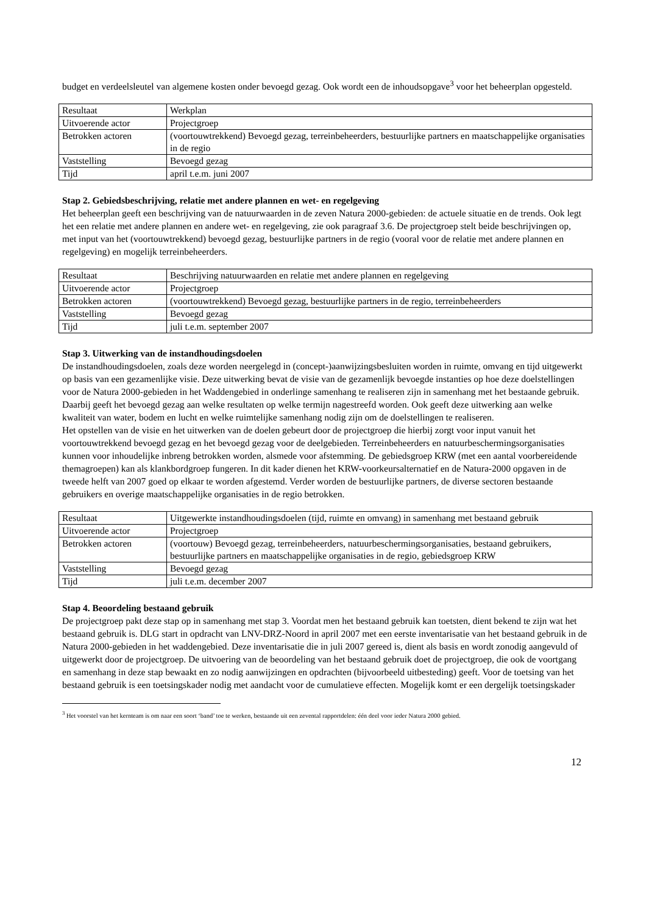budget en verdeelsleutel van algemene kosten onder bevoegd gezag. Ook wordt een de inhoudsopgave<sup>3</sup> voor het beheerplan opgesteld.
| Resultaat | Werkplan |
| Uitvoerende actor | Projectgroep |
| Betrokken actoren | (voortouwtrekkend) Bevoegd gezag, terreinbeheerders, bestuurlijke partners en maatschappelijke organisaties in de regio |
| Vaststelling | Bevoegd gezag |
| Tijd | april t.e.m. juni 2007 |
Stap 2. Gebiedsbeschrijving, relatie met andere plannen en wet- en regelgeving
Het beheerplan geeft een beschrijving van de natuurwaarden in de zeven Natura 2000-gebieden: de actuele situatie en de trends. Ook legt het een relatie met andere plannen en andere wet- en regelgeving, zie ook paragraaf 3.6. De projectgroep stelt beide beschrijvingen op, met input van het (voortouwtrekkend) bevoegd gezag, bestuurlijke partners in de regio (vooral voor de relatie met andere plannen en regelgeving) en mogelijk terreinbeheerders.
| Resultaat | Beschrijving natuurwaarden en relatie met andere plannen en regelgeving |
| Uitvoerende actor | Projectgroep |
| Betrokken actoren | (voortouwtrekkend) Bevoegd gezag, bestuurlijke partners in de regio, terreinbeheerders |
| Vaststelling | Bevoegd gezag |
| Tijd | juli t.e.m. september 2007 |
Stap 3. Uitwerking van de instandhoudingsdoelen
De instandhoudingsdoelen, zoals deze worden neergelegd in (concept-)aanwijzingsbesluiten worden in ruimte, omvang en tijd uitgewerkt op basis van een gezamenlijke visie. Deze uitwerking bevat de visie van de gezamenlijk bevoegde instanties op hoe deze doelstellingen voor de Natura 2000-gebieden in het Waddengebied in onderlinge samenhang te realiseren zijn in samenhang met het bestaande gebruik. Daarbij geeft het bevoegd gezag aan welke resultaten op welke termijn nagestreefd worden. Ook geeft deze uitwerking aan welke kwaliteit van water, bodem en lucht en welke ruimtelijke samenhang nodig zijn om de doelstellingen te realiseren.
Het opstellen van de visie en het uitwerken van de doelen gebeurt door de projectgroep die hierbij zorgt voor input vanuit het voortouwtrekkend bevoegd gezag en het bevoegd gezag voor de deelgebieden. Terreinbeheerders en natuurbeschermingsorganisaties kunnen voor inhoudelijke inbreng betrokken worden, alsmede voor afstemming. De gebiedsgroep KRW (met een aantal voorbereidende themagroepen) kan als klankbordgroep fungeren. In dit kader dienen het KRW-voorkeursalternatief en de Natura-2000 opgaven in de tweede helft van 2007 goed op elkaar te worden afgestemd. Verder worden de bestuurlijke partners, de diverse sectoren bestaande gebruikers en overige maatschappelijke organisaties in de regio betrokken.
| Resultaat | Uitgewerkte instandhoudingsdoelen (tijd, ruimte en omvang) in samenhang met bestaand gebruik |
| Uitvoerende actor | Projectgroep |
| Betrokken actoren | (voortouw) Bevoegd gezag, terreinbeheerders, natuurbeschermingsorganisaties, bestaand gebruikers, bestuurlijke partners en maatschappelijke organisaties in de regio, gebiedsgroep KRW |
| Vaststelling | Bevoegd gezag |
| Tijd | juli t.e.m. december 2007 |
Stap 4. Beoordeling bestaand gebruik
De projectgroep pakt deze stap op in samenhang met stap 3. Voordat men het bestaand gebruik kan toetsten, dient bekend te zijn wat het bestaand gebruik is. DLG start in opdracht van LNV-DRZ-Noord in april 2007 met een eerste inventarisatie van het bestaand gebruik in de Natura 2000-gebieden in het waddengebied. Deze inventarisatie die in juli 2007 gereed is, dient als basis en wordt zonodig aangevuld of uitgewerkt door de projectgroep. De uitvoering van de beoordeling van het bestaand gebruik doet de projectgroep, die ook de voortgang en samenhang in deze stap bewaakt en zo nodig aanwijzingen en opdrachten (bijvoorbeeld uitbesteding) geeft. Voor de toetsing van het bestaand gebruik is een toetsingskader nodig met aandacht voor de cumulatieve effecten. Mogelijk komt er een dergelijk toetsingskader
<sup>3</sup> Het voorstel van het kernteam is om naar een soort ‘band’ toe te werken, bestaande uit een zevental rapportdelen: één deel voor ieder Natura 2000 gebied.
12